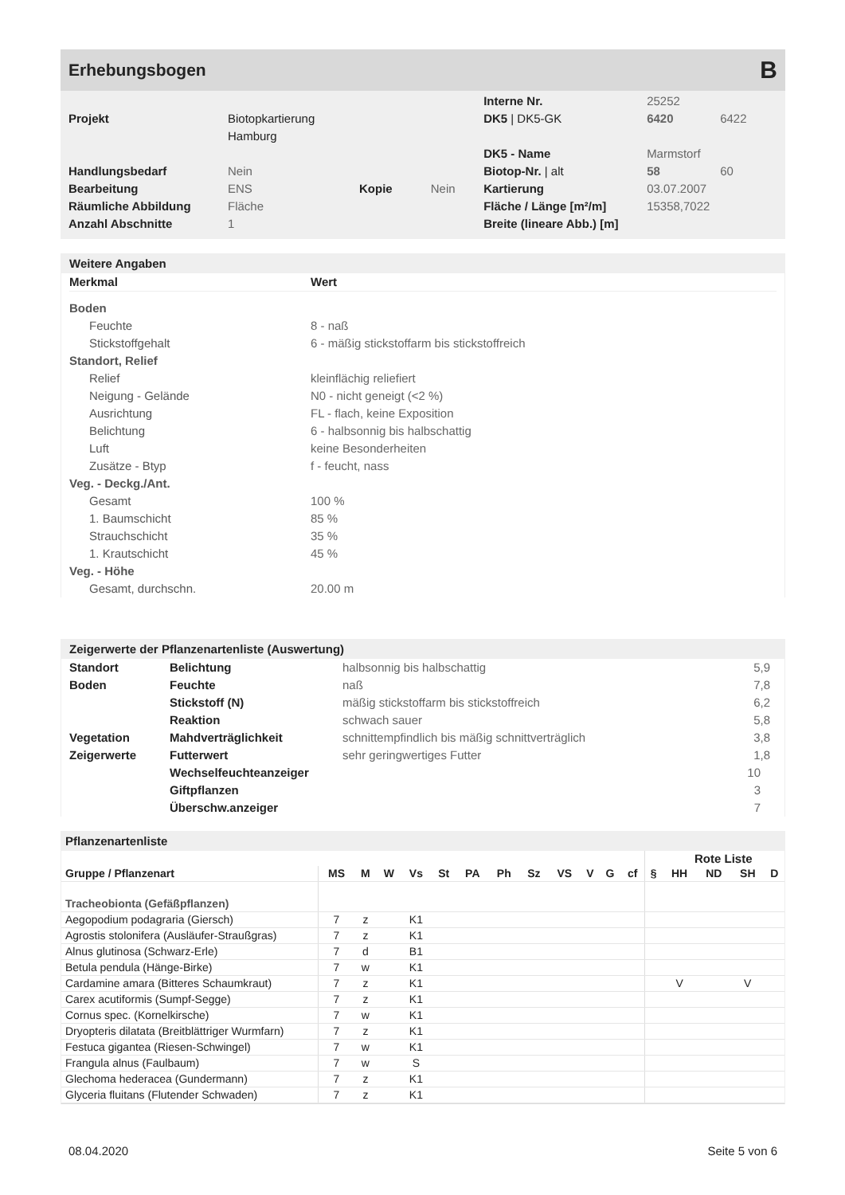Erhebungsbogen B
| | | | | Interne Nr. | 25252 | |
| Projekt | Biotopkartierung Hamburg | | | DK5 / DK5-GK | 6420 | 6422 |
| | | | | DK5 - Name | Marmstorf | |
| Handlungsbedarf | Nein | | | Biotop-Nr. / alt | 58 | 60 |
| Bearbeitung | ENS | Kopie | Nein | Kartierung | 03.07.2007 | |
| Räumliche Abbildung | Fläche | | | Fläche / Länge [m²/m] | 15358,7022 | |
| Anzahl Abschnitte | 1 | | | Breite (lineare Abb.) [m] | | |
Weitere Angaben
| Merkmal | Wert |
| --- | --- |
| Boden | |
| Feuchte | 8 - naß |
| Stickstoffgehalt | 6 - mäßig stickstoffarm bis stickstoffreich |
| Standort, Relief | |
| Relief | kleinflächig reliefiert |
| Neigung - Gelände | N0 - nicht geneigt (<2 %) |
| Ausrichtung | FL - flach, keine Exposition |
| Belichtung | 6 - halbsonnig bis halbschattig |
| Luft | keine Besonderheiten |
| Zusätze - Btyp | f - feucht, nass |
| Veg. - Deckg./Ant. | |
| Gesamt | 100 % |
| 1. Baumschicht | 85 % |
| Strauchschicht | 35 % |
| 1. Krautschicht | 45 % |
| Veg. - Höhe | |
| Gesamt, durchschn. | 20.00 m |
Zeigerwerte der Pflanzenartenliste (Auswertung)
| Standort | Belichtung | halbsonnig bis halbschattig | 5,9 |
| Boden | Feuchte | naß | 7,8 |
| | Stickstoff (N) | mäßig stickstoffarm bis stickstoffreich | 6,2 |
| | Reaktion | schwach sauer | 5,8 |
| Vegetation | Mahdverträglichkeit | schnittempfindlich bis mäßig schnittverträglich | 3,8 |
| Zeigerwerte | Futterwert | sehr geringwertiges Futter | 1,8 |
| | Wechselfeuchteanzeiger | | 10 |
| | Giftpflanzen | | 3 |
| | Überschw.anzeiger | | 7 |
Pflanzenartenliste
| | | | | | | | | | | | | | | Rote Liste | | | |
| --- | --- | --- | --- | --- | --- | --- | --- | --- | --- | --- | --- | --- | --- | --- | --- | --- | --- |
| Gruppe / Pflanzenart | MS | M | W | Vs | St | PA | Ph | Sz | VS | V | G | cf | § | HH | ND | SH | D |
| Tracheobionta (Gefäßpflanzen) | | | | | | | | | | | | | | | | | |
| Aegopodium podagraria (Giersch) | 7 | z | | K1 | | | | | | | | | | | | | |
| Agrostis stolonifera (Ausläufer-Straußgras) | 7 | z | | K1 | | | | | | | | | | | | | |
| Alnus glutinosa (Schwarz-Erle) | 7 | d | | B1 | | | | | | | | | | | | | |
| Betula pendula (Hänge-Birke) | 7 | w | | K1 | | | | | | | | | | | | | |
| Cardamine amara (Bitteres Schaumkraut) | 7 | z | | K1 | | | | | | | | | | V | | V | |
| Carex acutiformis (Sumpf-Segge) | 7 | z | | K1 | | | | | | | | | | | | | |
| Cornus spec. (Kornelkirsche) | 7 | w | | K1 | | | | | | | | | | | | | |
| Dryopteris dilatata (Breitblättriger Wurmfarn) | 7 | z | | K1 | | | | | | | | | | | | | |
| Festuca gigantea (Riesen-Schwingel) | 7 | w | | K1 | | | | | | | | | | | | | |
| Frangula alnus (Faulbaum) | 7 | w | | S | | | | | | | | | | | | | |
| Glechoma hederacea (Gundermann) | 7 | z | | K1 | | | | | | | | | | | | | |
| Glyceria fluitans (Flutender Schwaden) | 7 | z | | K1 | | | | | | | | | | | | | |
08.04.2020 Seite 5 von 6